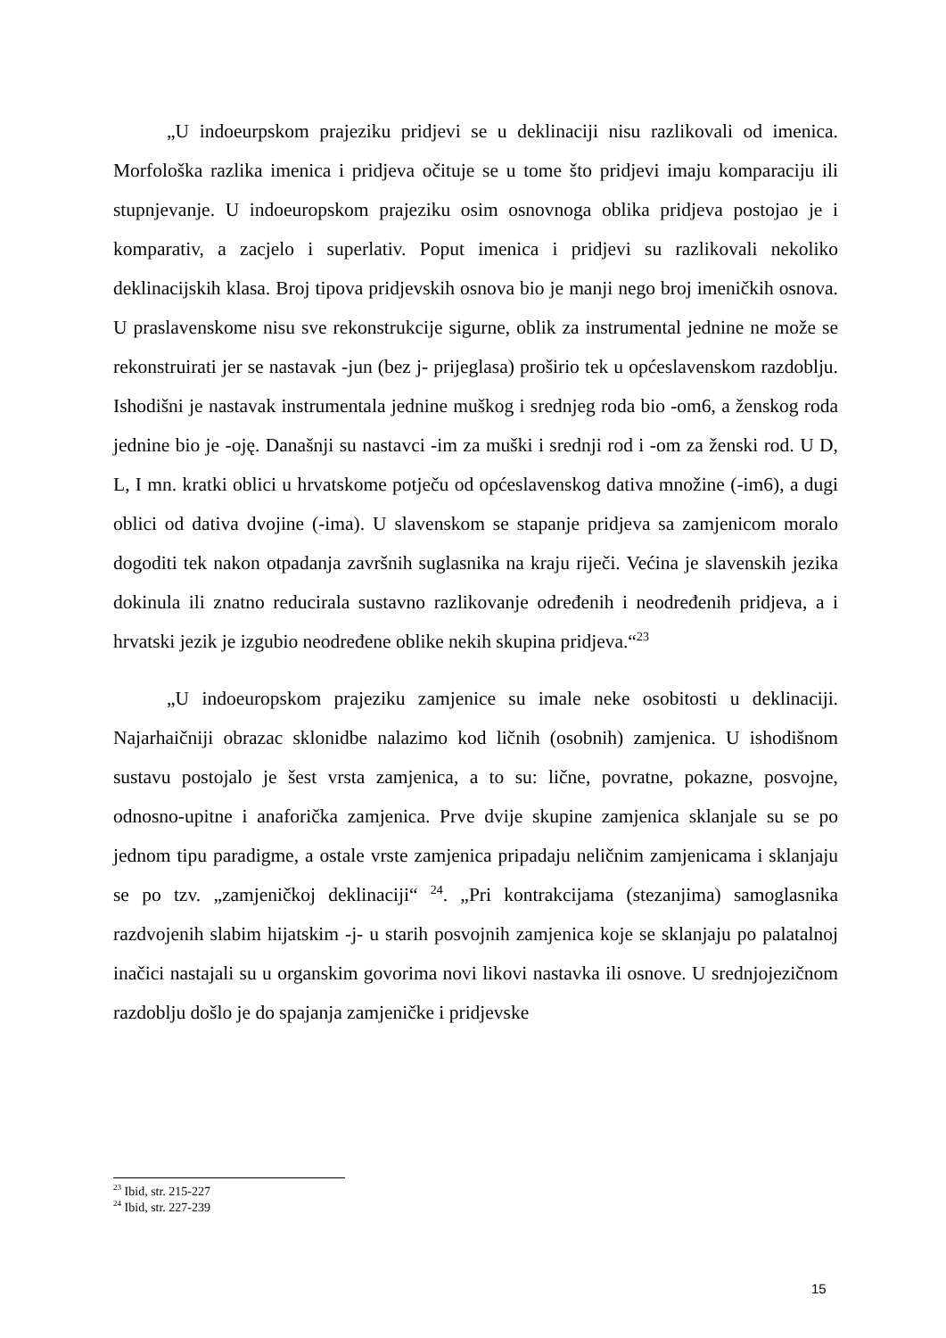„U indoeurpskom prajeziku pridjevi se u deklinaciji nisu razlikovali od imenica. Morfološka razlika imenica i pridjeva očituje se u tome što pridjevi imaju komparaciju ili stupnjevanje. U indoeuropskom prajeziku osim osnovnoga oblika pridjeva postojao je i komparativ, a zacjelo i superlativ. Poput imenica i pridjevi su razlikovali nekoliko deklinacijskih klasa. Broj tipova pridjevskih osnova bio je manji nego broj imeničkih osnova. U praslavenskome nisu sve rekonstrukcije sigurne, oblik za instrumental jednine ne može se rekonstruirati jer se nastavak -jun (bez j- prijeglasa) proširio tek u općeslavenskom razdoblju. Ishodišni je nastavak instrumentala jednine muškog i srednjeg roda bio -om6, a ženskog roda jednine bio je -oję. Današnji su nastavci -im za muški i srednji rod i -om za ženski rod. U D, L, I mn. kratki oblici u hrvatskome potječu od općeslavenskog dativa množine (-im6), a dugi oblici od dativa dvojine (-ima). U slavenskom se stapanje pridjeva sa zamjenicom moralo dogoditi tek nakon otpadanja završnih suglasnika na kraju riječi. Većina je slavenskih jezika dokinula ili znatno reducirala sustavno razlikovanje određenih i neodređenih pridjeva, a i hrvatski jezik je izgubio neodređene oblike nekih skupina pridjeva.“<sup>23</sup>
„U indoeuropskom prajeziku zamjenice su imale neke osobitosti u deklinaciji. Najarhaičniji obrazac sklonidbe nalazimo kod ličnih (osobnih) zamjenica. U ishodišnom sustavu postojalo je šest vrsta zamjenica, a to su: lične, povratne, pokazne, posvojne, odnosno-upitne i anaforička zamjenica. Prve dvije skupine zamjenica sklanjale su se po jednom tipu paradigme, a ostale vrste zamjenica pripadaju neličnim zamjenicama i sklanjaju se po tzv. „zamjeničkoj deklinaciji“ <sup>24</sup>. „Pri kontrakcijama (stezanjima) samoglasnika razdvojenih slabim hijatskim -j- u starih posvojnih zamjenica koje se sklanjaju po palatalnoj inačici nastajali su u organskim govorima novi likovi nastavka ili osnove. U srednjojezičnom razdoblju došlo je do spajanja zamjeničke i pridjevske
<sup>23</sup> Ibid, str. 215-227
<sup>24</sup> Ibid, str. 227-239
15